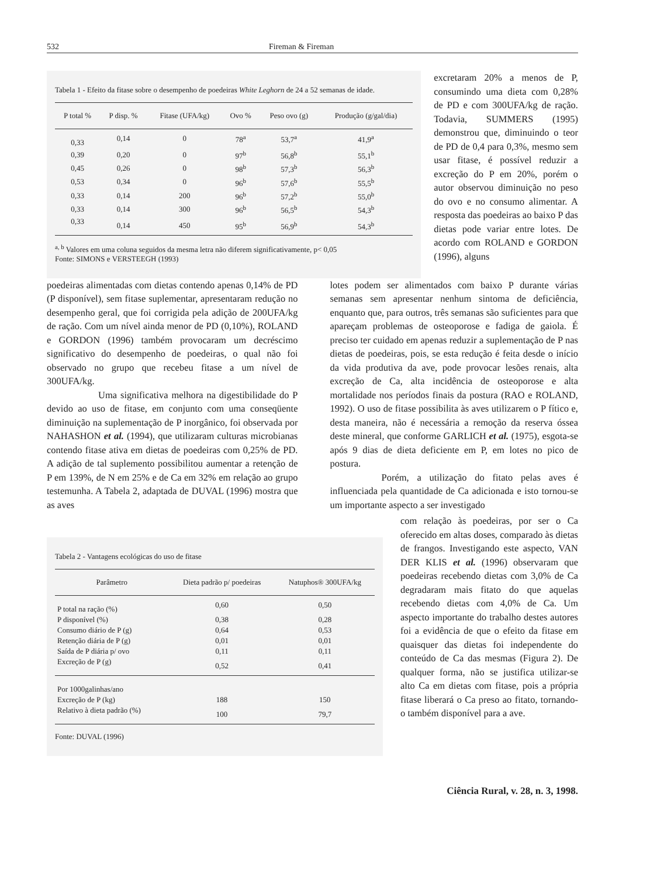532 Fireman & Fireman
Tabela 1 - Efeito da fitase sobre o desempenho de poedeiras White Leghorn de 24 a 52 semanas de idade.
| P total % | P disp. % | Fitase (UFA/kg) | Ovo % | Peso ovo (g) | Produção (g/gal/dia) |
| --- | --- | --- | --- | --- | --- |
| 0,33 | 0,14 | 0 | 78<sup>a</sup> | 53,7<sup>a</sup> | 41,9<sup>a</sup> |
| 0,39 | 0,20 | 0 | 97<sup>b</sup> | 56,8<sup>b</sup> | 55,1<sup>b</sup> |
| 0,45 | 0,26 | 0 | 98<sup>b</sup> | 57,3<sup>b</sup> | 56,3<sup>b</sup> |
| 0,53 | 0,34 | 0 | 96<sup>b</sup> | 57,6<sup>b</sup> | 55,5<sup>b</sup> |
| 0,33 | 0,14 | 200 | 96<sup>b</sup> | 57,2<sup>b</sup> | 55,0<sup>b</sup> |
| 0,33 | 0,14 | 300 | 96<sup>b</sup> | 56,5<sup>b</sup> | 54,3<sup>b</sup> |
| 0,33 | 0,14 | 450 | 95<sup>b</sup> | 56,9<sup>b</sup> | 54,3<sup>b</sup> |
<sup>a, b</sup> Valores em uma coluna seguidos da mesma letra não diferem significativamente, p< 0,05
Fonte: SIMONS e VERSTEEGH (1993)
excretaram 20% a menos de P, consumindo uma dieta com 0,28% de PD e com 300UFA/kg de ração. Todavia, SUMMERS (1995) demonstrou que, diminuindo o teor de PD de 0,4 para 0,3%, mesmo sem usar fitase, é possível reduzir a excreção do P em 20%, porém o autor observou diminuição no peso do ovo e no consumo alimentar. A resposta das poedeiras ao baixo P das dietas pode variar entre lotes. De acordo com ROLAND e GORDON (1996), alguns
poedeiras alimentadas com dietas contendo apenas 0,14% de PD (P disponível), sem fitase suplementar, apresentaram redução no desempenho geral, que foi corrigida pela adição de 200UFA/kg de ração. Com um nível ainda menor de PD (0,10%), ROLAND e GORDON (1996) também provocaram um decréscimo significativo do desempenho de poedeiras, o qual não foi observado no grupo que recebeu fitase a um nível de 300UFA/kg.
Uma significativa melhora na digestibilidade do P devido ao uso de fitase, em conjunto com uma conseqüente diminuição na suplementação de P inorgânico, foi observada por NAHASHON et al. (1994), que utilizaram culturas microbianas contendo fitase ativa em dietas de poedeiras com 0,25% de PD. A adição de tal suplemento possibilitou aumentar a retenção de P em 139%, de N em 25% e de Ca em 32% em relação ao grupo testemunha. A Tabela 2, adaptada de DUVAL (1996) mostra que as aves
lotes podem ser alimentados com baixo P durante várias semanas sem apresentar nenhum sintoma de deficiência, enquanto que, para outros, três semanas são suficientes para que apareçam problemas de osteoporose e fadiga de gaiola. É preciso ter cuidado em apenas reduzir a suplementação de P nas dietas de poedeiras, pois, se esta redução é feita desde o início da vida produtiva da ave, pode provocar lesões renais, alta excreção de Ca, alta incidência de osteoporose e alta mortalidade nos períodos finais da postura (RAO e ROLAND, 1992). O uso de fitase possibilita às aves utilizarem o P fítico e, desta maneira, não é necessária a remoção da reserva óssea deste mineral, que conforme GARLICH et al. (1975), esgota-se após 9 dias de dieta deficiente em P, em lotes no pico de postura.
Porém, a utilização do fitato pelas aves é influenciada pela quantidade de Ca adicionada e isto tornou-se um importante aspecto a ser investigado
Tabela 2 - Vantagens ecológicas do uso de fitase
| Parâmetro | Dieta padrão p/ poedeiras | Natuphos® 300UFA/kg |
| --- | --- | --- |
| P total na ração (%) | 0,60 | 0,50 |
| P disponível (%) | 0,38 | 0,28 |
| Consumo diário de P (g) | 0,64 | 0,53 |
| Retenção diária de P (g) | 0,01 | 0,01 |
| Saída de P diária p/ ovo | 0,11 | 0,11 |
| Excreção de P (g) | 0,52 | 0,41 |
| Por 1000galinhas/ano | | |
| Excreção de P (kg) | 188 | 150 |
| Relativo à dieta padrão (%) | 100 | 79,7 |
Fonte: DUVAL (1996)
com relação às poedeiras, por ser o Ca oferecido em altas doses, comparado às dietas de frangos. Investigando este aspecto, VAN DER KLIS et al. (1996) observaram que poedeiras recebendo dietas com 3,0% de Ca degradaram mais fitato do que aquelas recebendo dietas com 4,0% de Ca. Um aspecto importante do trabalho destes autores foi a evidência de que o efeito da fitase em quaisquer das dietas foi independente do conteúdo de Ca das mesmas (Figura 2). De qualquer forma, não se justifica utilizar-se alto Ca em dietas com fitase, pois a própria fitase liberará o Ca preso ao fitato, tornando-o também disponível para a ave.
Ciência Rural, v. 28, n. 3, 1998.